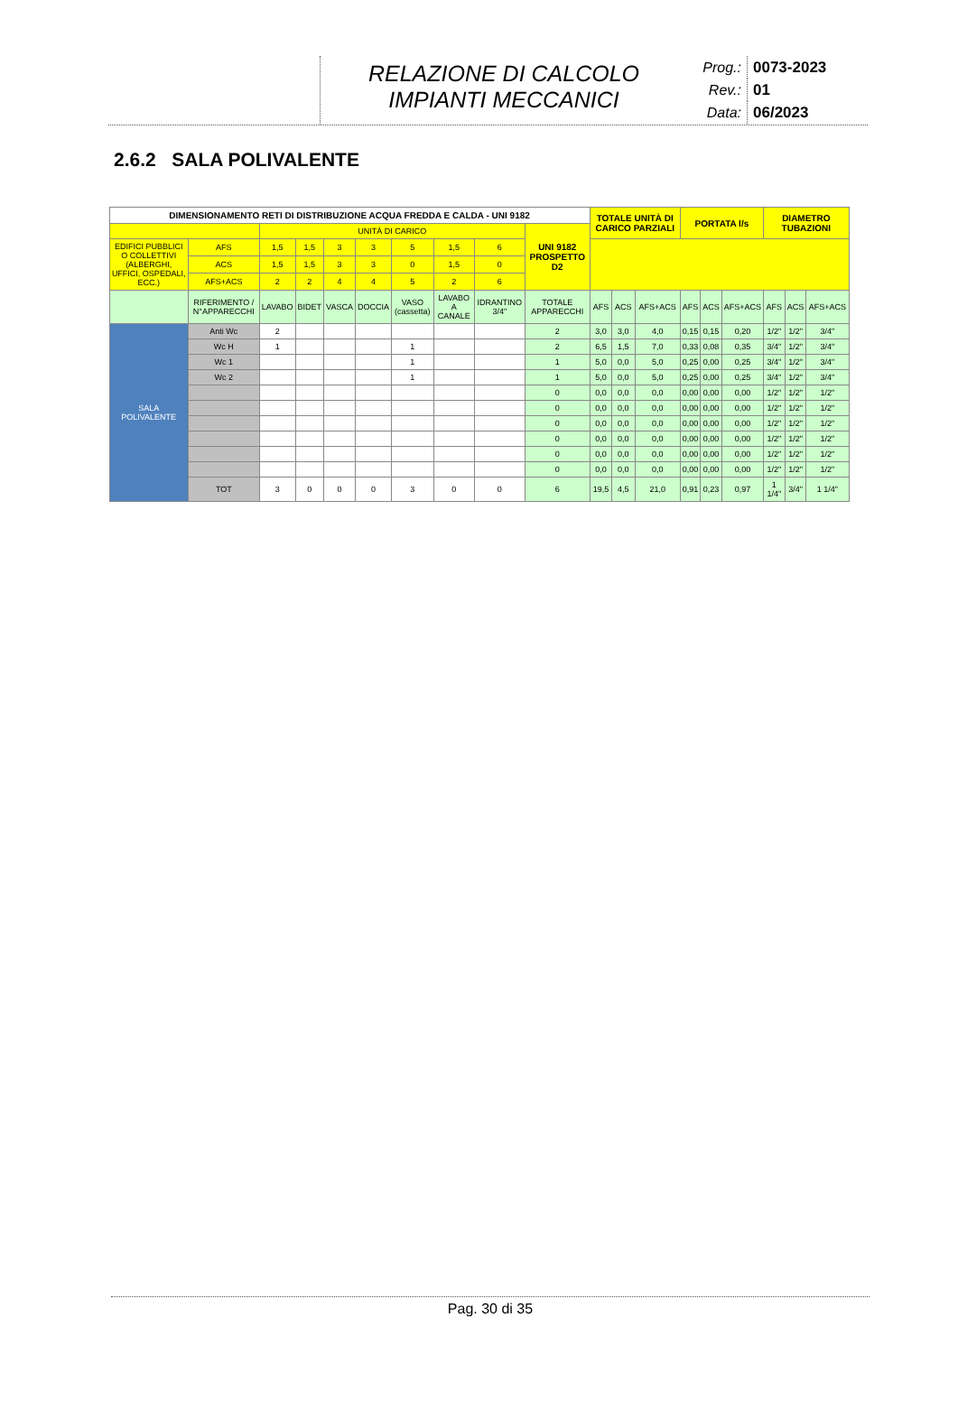RELAZIONE DI CALCOLO
IMPIANTI MECCANICI
Prog.: 0073-2023
Rev.: 01
Data: 06/2023
2.6.2 SALA POLIVALENTE
| DIMENSIONAMENTO RETI DI DISTRIBUZIONE ACQUA FREDDA E CALDA - UNI 9182 | | | | | | | | | | TOTALE UNITÀ DI CARICO PARZIALI | | | PORTATA l/s | | | DIAMETRO TUBAZIONI | | |
| --- | --- | --- | --- | --- | --- | --- | --- | --- | --- | --- | --- | --- | --- | --- | --- | --- | --- | --- |
| | | UNITÀ DI CARICO | | | | | | | UNI 9182 PROSPETTO D2 | | | | | | | | | |
| EDIFICI PUBBLICI O COLLETTIVI (ALBERGHI, UFFICI, OSPEDALI, ECC.) | AFS | 1,5 | 1,5 | 3 | 3 | 5 | 1,5 | 6 | | | | | | | | | | |
| | ACS | 1,5 | 1,5 | 3 | 3 | 0 | 1,5 | 0 | | | | | | | | | | |
| | AFS+ACS | 2 | 2 | 4 | 4 | 5 | 2 | 6 | | | | | | | | | | |
| | RIFERIMENTO / N°APPARECCHI | LAVABO | BIDET | VASCA | DOCCIA | VASO (cassetta) | LAVABO A CANALE | IDRANTINO 3/4" | TOTALE APPARECCHI | AFS | ACS | AFS+ACS | AFS | ACS | AFS+ACS | AFS | ACS | AFS+ACS |
| SALA POLIVALENTE | Anti Wc | 2 | | | | | | | 2 | 3,0 | 3,0 | 4,0 | 0,15 | 0,15 | 0,20 | 1/2" | 1/2" | 3/4" |
| | Wc H | 1 | | | | 1 | | | 2 | 6,5 | 1,5 | 7,0 | 0,33 | 0,08 | 0,35 | 3/4" | 1/2" | 3/4" |
| | Wc 1 | | | | | 1 | | | 1 | 5,0 | 0,0 | 5,0 | 0,25 | 0,00 | 0,25 | 3/4" | 1/2" | 3/4" |
| | Wc 2 | | | | | 1 | | | 1 | 5,0 | 0,0 | 5,0 | 0,25 | 0,00 | 0,25 | 3/4" | 1/2" | 3/4" |
| | | | | | | | | | 0 | 0,0 | 0,0 | 0,0 | 0,00 | 0,00 | 0,00 | 1/2" | 1/2" | 1/2" |
| | | | | | | | | | 0 | 0,0 | 0,0 | 0,0 | 0,00 | 0,00 | 0,00 | 1/2" | 1/2" | 1/2" |
| | | | | | | | | | 0 | 0,0 | 0,0 | 0,0 | 0,00 | 0,00 | 0,00 | 1/2" | 1/2" | 1/2" |
| | | | | | | | | | 0 | 0,0 | 0,0 | 0,0 | 0,00 | 0,00 | 0,00 | 1/2" | 1/2" | 1/2" |
| | | | | | | | | | 0 | 0,0 | 0,0 | 0,0 | 0,00 | 0,00 | 0,00 | 1/2" | 1/2" | 1/2" |
| | | | | | | | | | 0 | 0,0 | 0,0 | 0,0 | 0,00 | 0,00 | 0,00 | 1/2" | 1/2" | 1/2" |
| | TOT | 3 | 0 | 0 | 0 | 3 | 0 | 0 | 6 | 19,5 | 4,5 | 21,0 | 0,91 | 0,23 | 0,97 | 1 1/4" | 3/4" | 1 1/4" |
Pag. 30 di 35